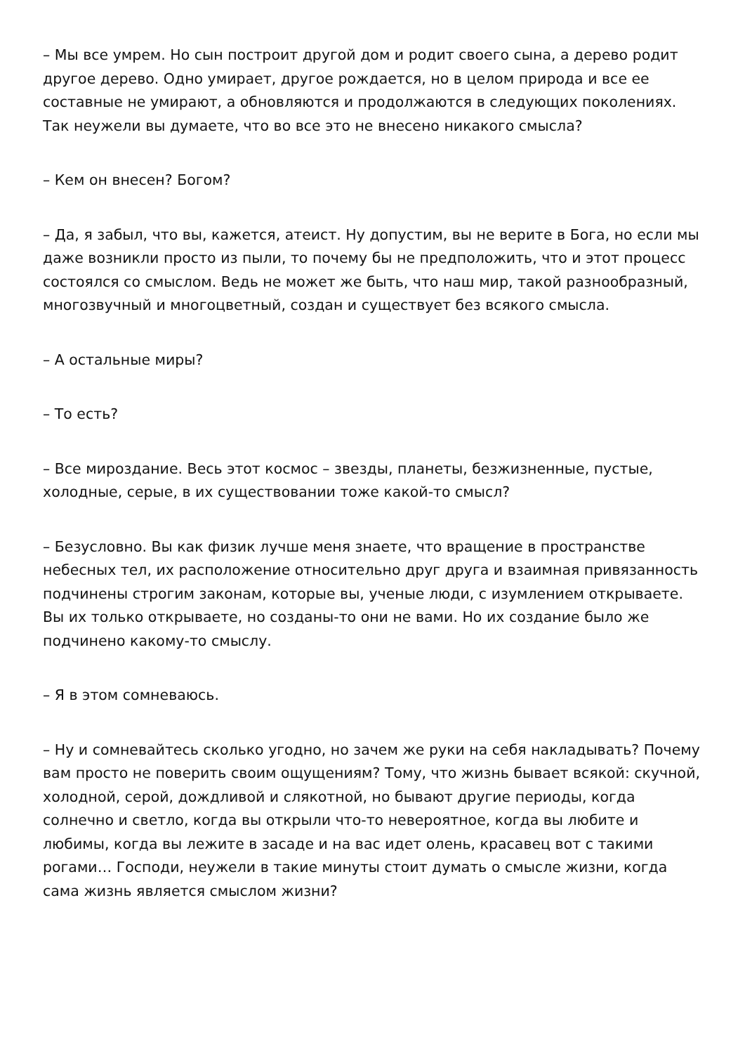– Мы все умрем. Но сын построит другой дом и родит своего сына, а дерево родит другое дерево. Одно умирает, другое рождается, но в целом природа и все ее составные не умирают, а обновляются и продолжаются в следующих поколениях. Так неужели вы думаете, что во все это не внесено никакого смысла?
– Кем он внесен? Богом?
– Да, я забыл, что вы, кажется, атеист. Ну допустим, вы не верите в Бога, но если мы даже возникли просто из пыли, то почему бы не предположить, что и этот процесс состоялся со смыслом. Ведь не может же быть, что наш мир, такой разнообразный, многозвучный и многоцветный, создан и существует без всякого смысла.
– А остальные миры?
– То есть?
– Все мироздание. Весь этот космос – звезды, планеты, безжизненные, пустые, холодные, серые, в их существовании тоже какой-то смысл?
– Безусловно. Вы как физик лучше меня знаете, что вращение в пространстве небесных тел, их расположение относительно друг друга и взаимная привязанность подчинены строгим законам, которые вы, ученые люди, с изумлением открываете. Вы их только открываете, но созданы-то они не вами. Но их создание было же подчинено какому-то смыслу.
– Я в этом сомневаюсь.
– Ну и сомневайтесь сколько угодно, но зачем же руки на себя накладывать? Почему вам просто не поверить своим ощущениям? Тому, что жизнь бывает всякой: скучной, холодной, серой, дождливой и слякотной, но бывают другие периоды, когда солнечно и светло, когда вы открыли что-то невероятное, когда вы любите и любимы, когда вы лежите в засаде и на вас идет олень, красавец вот с такими рогами… Господи, неужели в такие минуты стоит думать о смысле жизни, когда сама жизнь является смыслом жизни?